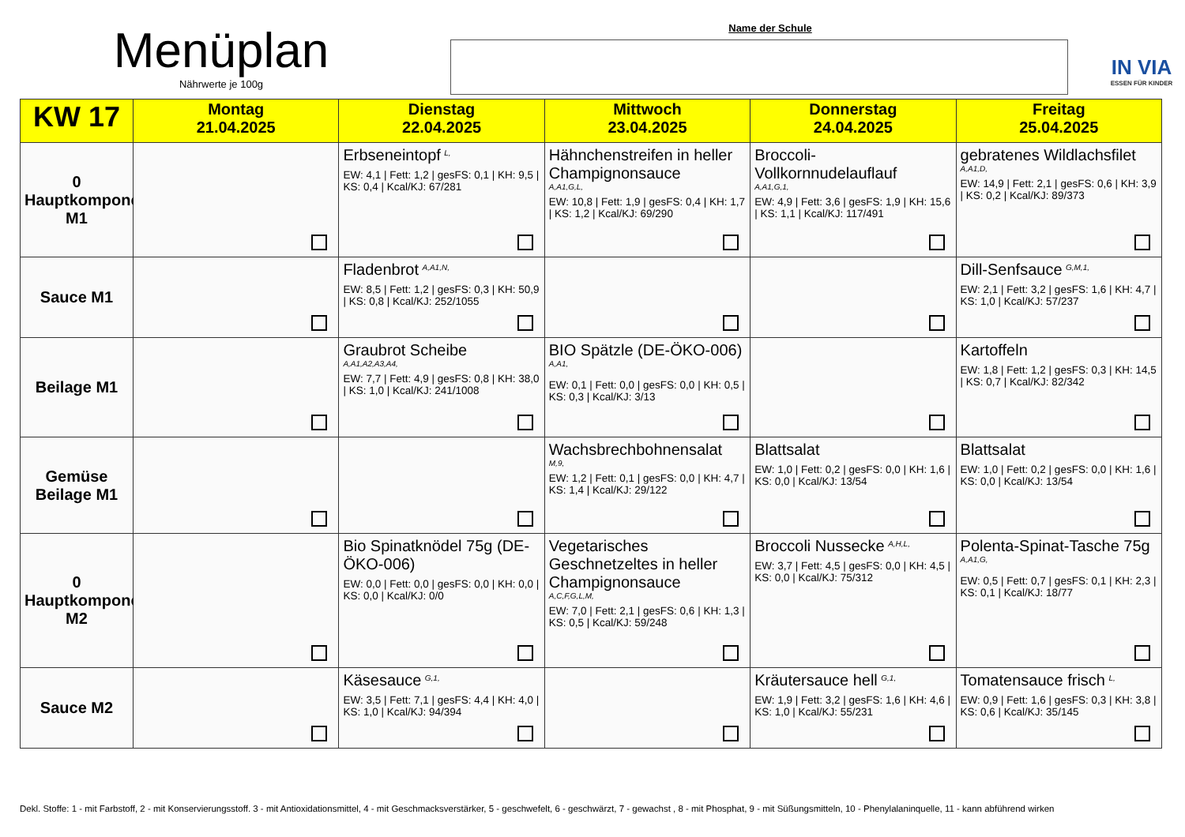Menüplan
Nährwerte je 100g
Name der Schule
IN VIA
ESSEN FÜR KINDER
| KW 17 | Montag 21.04.2025 | Dienstag 22.04.2025 | Mittwoch 23.04.2025 | Donnerstag 24.04.2025 | Freitag 25.04.2025 |
| --- | --- | --- | --- | --- | --- |
| 0 Hauptkomponente M1 | | Erbseneintopf <sup>L,</sup> EW: 4,1 / Fett: 1,2 / gesFS: 0,1 / KH: 9,5 / KS: 0,4 / Kcal/KJ: 67/281 | Hähnchenstreifen in heller Champignonsauce A,A1,G,L, EW: 10,8 / Fett: 1,9 / gesFS: 0,4 / KH: 1,7 / KS: 1,2 / Kcal/KJ: 69/290 | Broccoli-Vollkornnudelauflauf A,A1,G,1, EW: 4,9 / Fett: 3,6 / gesFS: 1,9 / KH: 15,6 / KS: 1,1 / Kcal/KJ: 117/491 | gebratenes Wildlachsfilet A,A1,D, EW: 14,9 / Fett: 2,1 / gesFS: 0,6 / KH: 3,9 / KS: 0,2 / Kcal/KJ: 89/373 |
| Sauce M1 | | Fladenbrot <sup>A,A1,N,</sup> EW: 8,5 / Fett: 1,2 / gesFS: 0,3 / KH: 50,9 / KS: 0,8 / Kcal/KJ: 252/1055 | | | Dill-Senfsauce <sup>G,M,1,</sup> EW: 2,1 / Fett: 3,2 / gesFS: 1,6 / KH: 4,7 / KS: 1,0 / Kcal/KJ: 57/237 |
| Beilage M1 | | Graubrot Scheibe A,A1,A2,A3,A4, EW: 7,7 / Fett: 4,9 / gesFS: 0,8 / KH: 38,0 / KS: 1,0 / Kcal/KJ: 241/1008 | BIO Spätzle (DE-ÖKO-006) <sup>A,A1,</sup> EW: 0,1 / Fett: 0,0 / gesFS: 0,0 / KH: 0,5 / KS: 0,3 / Kcal/KJ: 3/13 | | Kartoffeln EW: 1,8 / Fett: 1,2 / gesFS: 0,3 / KH: 14,5 / KS: 0,7 / Kcal/KJ: 82/342 |
| Gemüse Beilage M1 | | | Wachsbrechbohnensalat M,9, EW: 1,2 / Fett: 0,1 / gesFS: 0,0 / KH: 4,7 / KS: 1,4 / Kcal/KJ: 29/122 | Blattsalat EW: 1,0 / Fett: 0,2 / gesFS: 0,0 / KH: 1,6 / KS: 0,0 / Kcal/KJ: 13/54 | Blattsalat EW: 1,0 / Fett: 0,2 / gesFS: 0,0 / KH: 1,6 / KS: 0,0 / Kcal/KJ: 13/54 |
| 0 Hauptkomponente M2 | | Bio Spinatknödel 75g (DE-ÖKO-006) EW: 0,0 / Fett: 0,0 / gesFS: 0,0 / KH: 0,0 / KS: 0,0 / Kcal/KJ: 0/0 | Vegetarisches Geschnetzeltes in heller Champignonsauce A,C,F,G,L,M, EW: 7,0 / Fett: 2,1 / gesFS: 0,6 / KH: 1,3 / KS: 0,5 / Kcal/KJ: 59/248 | Broccoli Nussecke <sup>A,H,L,</sup> EW: 3,7 / Fett: 4,5 / gesFS: 0,0 / KH: 4,5 / KS: 0,0 / Kcal/KJ: 75/312 | Polenta-Spinat-Tasche 75g <sup>A,A1,G,</sup> EW: 0,5 / Fett: 0,7 / gesFS: 0,1 / KH: 2,3 / KS: 0,1 / Kcal/KJ: 18/77 |
| Sauce M2 | | Käsesauce <sup>G,1,</sup> EW: 3,5 / Fett: 7,1 / gesFS: 4,4 / KH: 4,0 / KS: 1,0 / Kcal/KJ: 94/394 | | Kräutersauce hell <sup>G,1,</sup> EW: 1,9 / Fett: 3,2 / gesFS: 1,6 / KH: 4,6 / KS: 1,0 / Kcal/KJ: 55/231 | Tomatensauce frisch <sup>L,</sup> EW: 0,9 / Fett: 1,6 / gesFS: 0,3 / KH: 3,8 / KS: 0,6 / Kcal/KJ: 35/145 |
Dekl. Stoffe: 1 - mit Farbstoff, 2 - mit Konservierungsstoff. 3 - mit Antioxidationsmittel, 4 - mit Geschmacksverstärker, 5 - geschwefelt, 6 - geschwärzt, 7 - gewachst , 8 - mit Phosphat, 9 - mit Süßungsmitteln, 10 - Phenylalaninquelle, 11 - kann abführend wirken